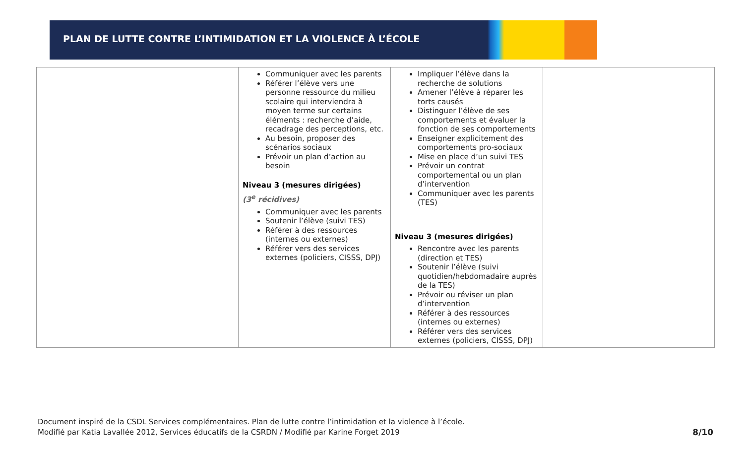PLAN DE LUTTE CONTRE L’INTIMIDATION ET LA VIOLENCE À L’ÉCOLE
| | Communiquer avec les parents Référer l’élève vers une personne ressource du milieu scolaire qui interviendra à moyen terme sur certains éléments : recherche d’aide, recadrage des perceptions, etc. Au besoin, proposer des scénarios sociaux Prévoir un plan d’action au besoin Niveau 3 (mesures dirigées) (3<sup>e</sup> récidives) Communiquer avec les parents Soutenir l’élève (suivi TES) Référer à des ressources (internes ou externes) Référer vers des services externes (policiers, CISSS, DPJ) | Impliquer l’élève dans la recherche de solutions Amener l’élève à réparer les torts causés Distinguer l’élève de ses comportements et évaluer la fonction de ses comportements Enseigner explicitement des comportements pro-sociaux Mise en place d’un suivi TES Prévoir un contrat comportemental ou un plan d’intervention Communiquer avec les parents (TES) Niveau 3 (mesures dirigées) Rencontre avec les parents (direction et TES) Soutenir l’élève (suivi quotidien/hebdomadaire auprès de la TES) Prévoir ou réviser un plan d’intervention Référer à des ressources (internes ou externes) Référer vers des services externes (policiers, CISSS, DPJ) | |
Document inspiré de la CSDL Services complémentaires. Plan de lutte contre l’intimidation et la violence à l’école.
Modifié par Katia Lavallée 2012, Services éducatifs de la CSRDN / Modifié par Karine Forget 2019
8/10